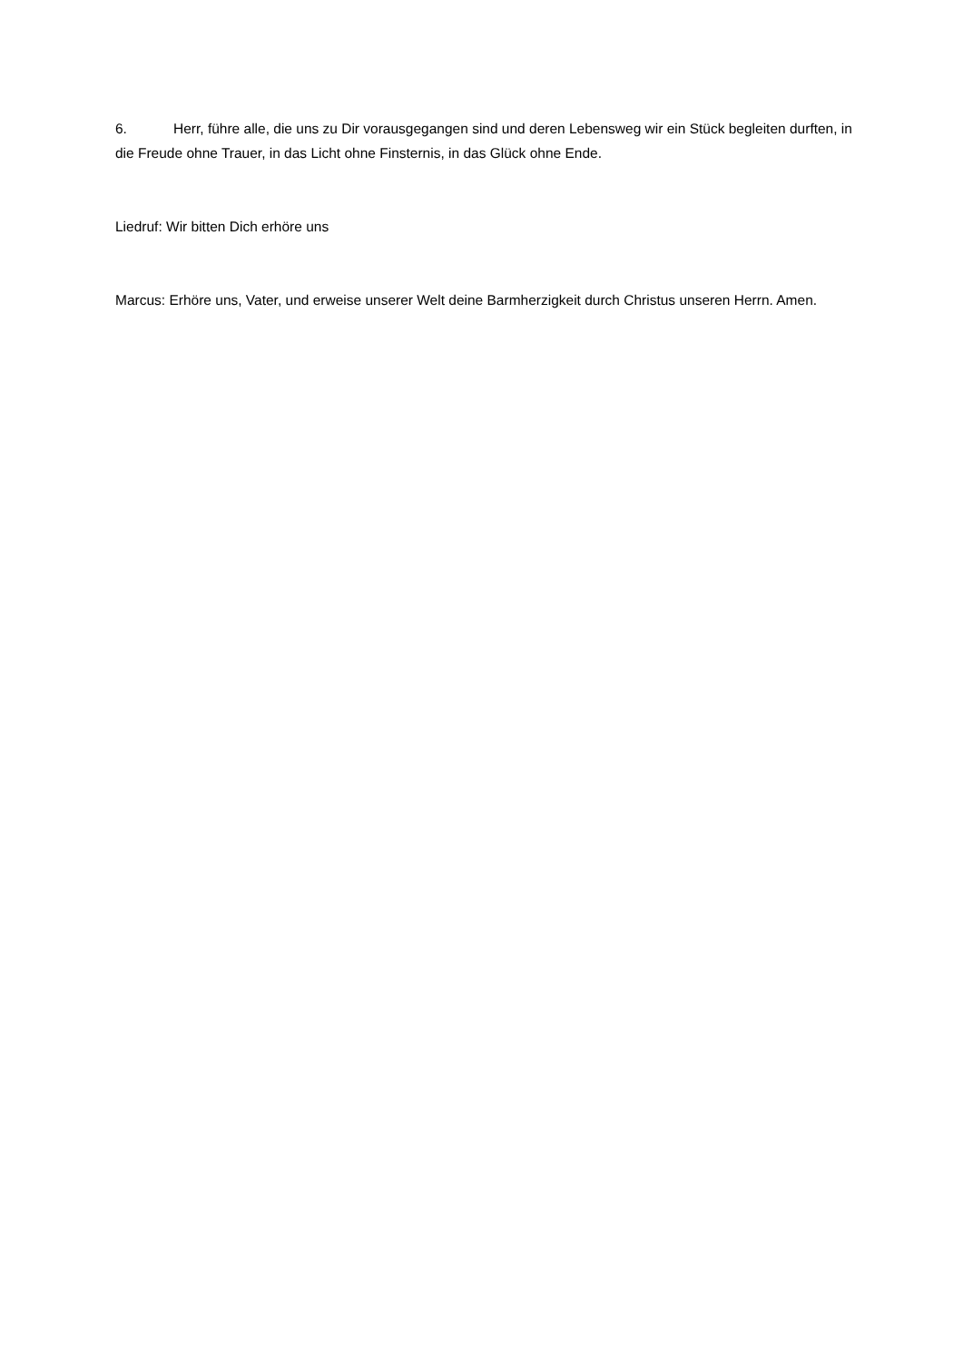6. Herr, führe alle, die uns zu Dir vorausgegangen sind und deren Lebensweg wir ein Stück begleiten durften, in die Freude ohne Trauer, in das Licht ohne Finsternis, in das Glück ohne Ende.
Liedruf: Wir bitten Dich erhöre uns
Marcus: Erhöre uns, Vater, und erweise unserer Welt deine Barmherzigkeit durch Christus unseren Herrn. Amen.